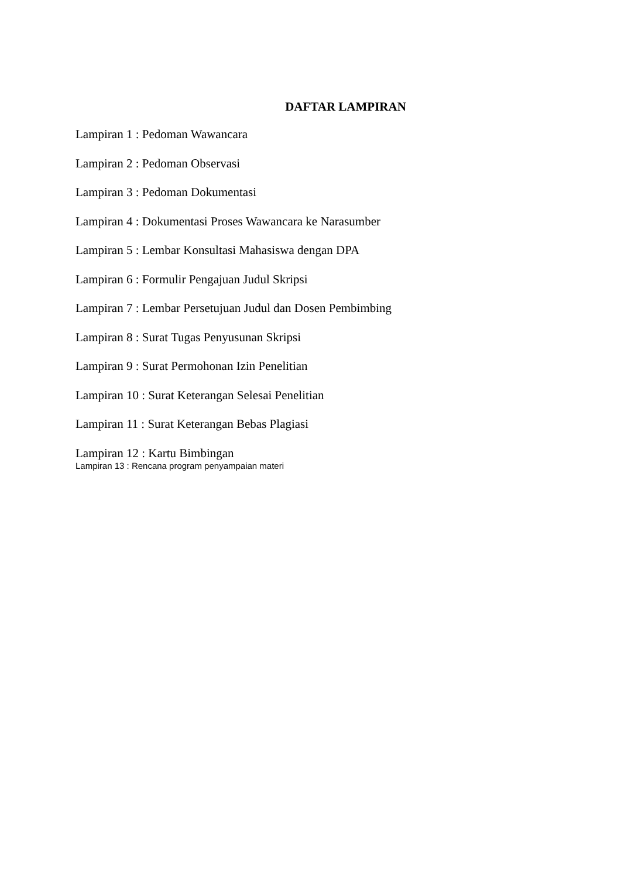DAFTAR LAMPIRAN
Lampiran 1 : Pedoman Wawancara
Lampiran 2 : Pedoman Observasi
Lampiran 3 : Pedoman Dokumentasi
Lampiran 4 : Dokumentasi Proses Wawancara ke Narasumber
Lampiran 5 : Lembar Konsultasi Mahasiswa dengan DPA
Lampiran 6 : Formulir Pengajuan Judul Skripsi
Lampiran 7 : Lembar Persetujuan Judul dan Dosen Pembimbing
Lampiran 8 : Surat Tugas Penyusunan Skripsi
Lampiran 9 : Surat Permohonan Izin Penelitian
Lampiran 10 : Surat Keterangan Selesai Penelitian
Lampiran 11 : Surat Keterangan Bebas Plagiasi
Lampiran 12 : Kartu Bimbingan
Lampiran 13 : Rencana program penyampaian materi